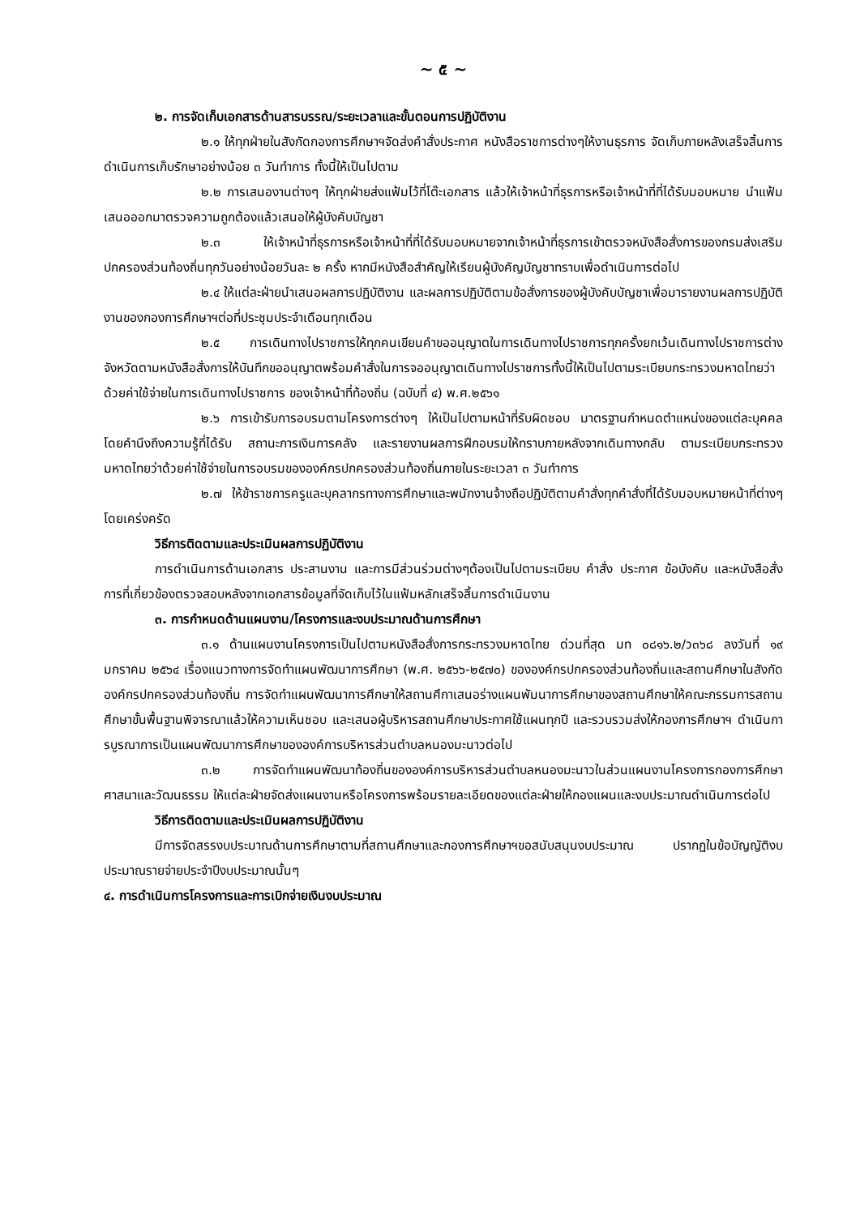~ ๕ ~
๒. การจัดเก็บเอกสารด้านสารบรรณ/ระยะเวลาและขั้นตอนการปฏิบัติงาน
๒.๑ ให้ทุกฝ่ายในสังกัดกองการศึกษาฯจัดส่งคำสั่งประกาศ หนังสือราชการต่างๆให้งานธุรการ จัดเก็บภายหลังเสร็จสิ้นการดำเนินการเก็บรักษาอย่างน้อย ๓ วันทำการ ทั้งนี้ให้เป็นไปตาม
๒.๒ การเสนองานต่างๆ ให้ทุกฝ่ายส่งแฟ้มไว้ที่โต๊ะเอกสาร แล้วให้เจ้าหน้าที่ธุรการหรือเจ้าหน้าที่ที่ได้รับมอบหมาย นำแฟ้มเสนอออกมาตรวจความถูกต้องแล้วเสนอให้ผู้บังคับบัญชา
๒.๓ ให้เจ้าหน้าที่ธุรการหรือเจ้าหน้าที่ที่ได้รับมอบหมายจากเจ้าหน้าที่ธุรการเข้าตรวจหนังสือสั่งการของกรมส่งเสริมปกครองส่วนท้องถิ่นทุกวันอย่างน้อยวันละ ๒ ครั้ง หากมีหนังสือสำคัญให้เรียนผู้บังคัญบัญชาทราบเพื่อดำเนินการต่อไป
๒.๔ ให้แต่ละฝ่ายนำเสนอผลการปฏิบัติงาน และผลการปฏิบัติตามข้อสั่งการของผู้บังคับบัญชาเพื่อมารายงานผลการปฏิบัติงานของกองการศึกษาฯต่อที่ประชุมประจำเดือนทุกเดือน
๒.๕ การเดินทางไปราชการให้ทุกคนเขียนคำขออนุญาตในการเดินทางไปราชการทุกครั้งยกเว้นเดินทางไปราชการต่างจังหวัดตามหนังสือสั่งการให้บันทึกขออนุญาตพร้อมคำสั่งในการจออนุญาตเดินทางไปราชการทั้งนี้ให้เป็นไปตามระเบียบกระทรวงมหาดไทยว่าด้วยค่าใช้จ่ายในการเดินทางไปราชการ ของเจ้าหน้าที่ท้องถิ่น (ฉบับที่ ๔) พ.ศ.๒๕๖๑
๒.๖ การเข้ารับการอบรมตามโครงการต่างๆ ให้เป็นไปตามหน้าที่รับผิดชอบ มาตรฐานกำหนดตำแหน่งของแต่ละบุคคล โดยคำนึงถึงความรู้ที่ได้รับ สถานะการเงินการคลัง และรายงานผลการฝึกอบรมให้ทราบภายหลังจากเดินทางกลับ ตามระเบียบกระทรวงมหาดไทยว่าด้วยค่าใช้จ่ายในการอบรมขององค์กรปกครองส่วนท้องถิ่นภายในระยะเวลา ๓ วันทำการ
๒.๗ ให้ข้าราชการครูและบุคลากรทางการศึกษาและพนักงานจ้างถือปฏิบัติตามคำสั่งทุกคำสั่งที่ได้รับมอบหมายหน้าที่ต่างๆโดยเคร่งครัด
วิธีการติดตามและประเมินผลการปฏิบัติงาน
การดำเนินการด้านเอกสาร ประสานงาน และการมีส่วนร่วมต่างๆต้องเป็นไปตามระเบียบ คำสั่ง ประกาศ ข้อบังคับ และหนังสือสั่งการที่เกี่ยวข้องตรวจสอบหลังจากเอกสารข้อมูลที่จัดเก็บไว้ในแฟ้มหลักเสร็จสิ้นการดำเนินงาน
๓. การกำหนดด้านแผนงาน/โครงการและงบประมาณด้านการศึกษา
๓.๑ ด้านแผนงานโครงการเป็นไปตามหนังสือสั่งการกระทรวงมหาดไทย ด่วนที่สุด มท ๐๘๑๖.๒/ว๓๖๘ ลงวันที่ ๑๙ มกราคม ๒๕๖๔ เรื่องแนวทางการจัดทำแผนพัฒนาการศึกษา (พ.ศ. ๒๕๖๖-๒๕๗๐) ขององค์กรปกครองส่วนท้องถิ่นและสถานศึกษาในสังกัดองค์กรปกครองส่วนท้องถิ่น การจัดทำแผนพัฒนาการศึกษาให้สถานศึกาเสนอร่างแผนพัมนาการศึกษาของสถานศึกษาให้คณะกรรมการสถานศึกษาขั้นพื้นฐานพิจารณาแล้วให้ความเห็นชอบ และเสนอผู้บริหารสถานศึกษาประกาศใช้แผนทุกปี และรวบรวมส่งให้กองการศึกษาฯ ดำเนินการบูรณาการเป็นแผนพัฒนาการศึกษาขององค์การบริหารส่วนตำบลหนองมะนาวต่อไป
๓.๒ การจัดทำแผนพัฒนาท้องถิ่นขององค์การบริหารส่วนตำบลหนองมะนาวในส่วนแผนงานโครงการกองการศึกษาศาสนาและวัฒนธรรม ให้แต่ละฝ่ายจัดส่งแผนงานหรือโครงการพร้อมรายละเอียดของแต่ละฝ่ายให้กองแผนและงบประมาณดำเนินการต่อไป
วิธีการติดตามและประเมินผลการปฏิบัติงาน
มีการจัดสรรงบประมาณด้านการศึกษาตามที่สถานศึกษาและกองการศึกษาฯขอสนับสนุนงบประมาณ ปรากฏในข้อบัญญัติงบประมาณรายจ่ายประจำปีงบประมาณนั้นๆ
๔. การดำเนินการโครงการและการเบิกจ่ายเงินงบประมาณ